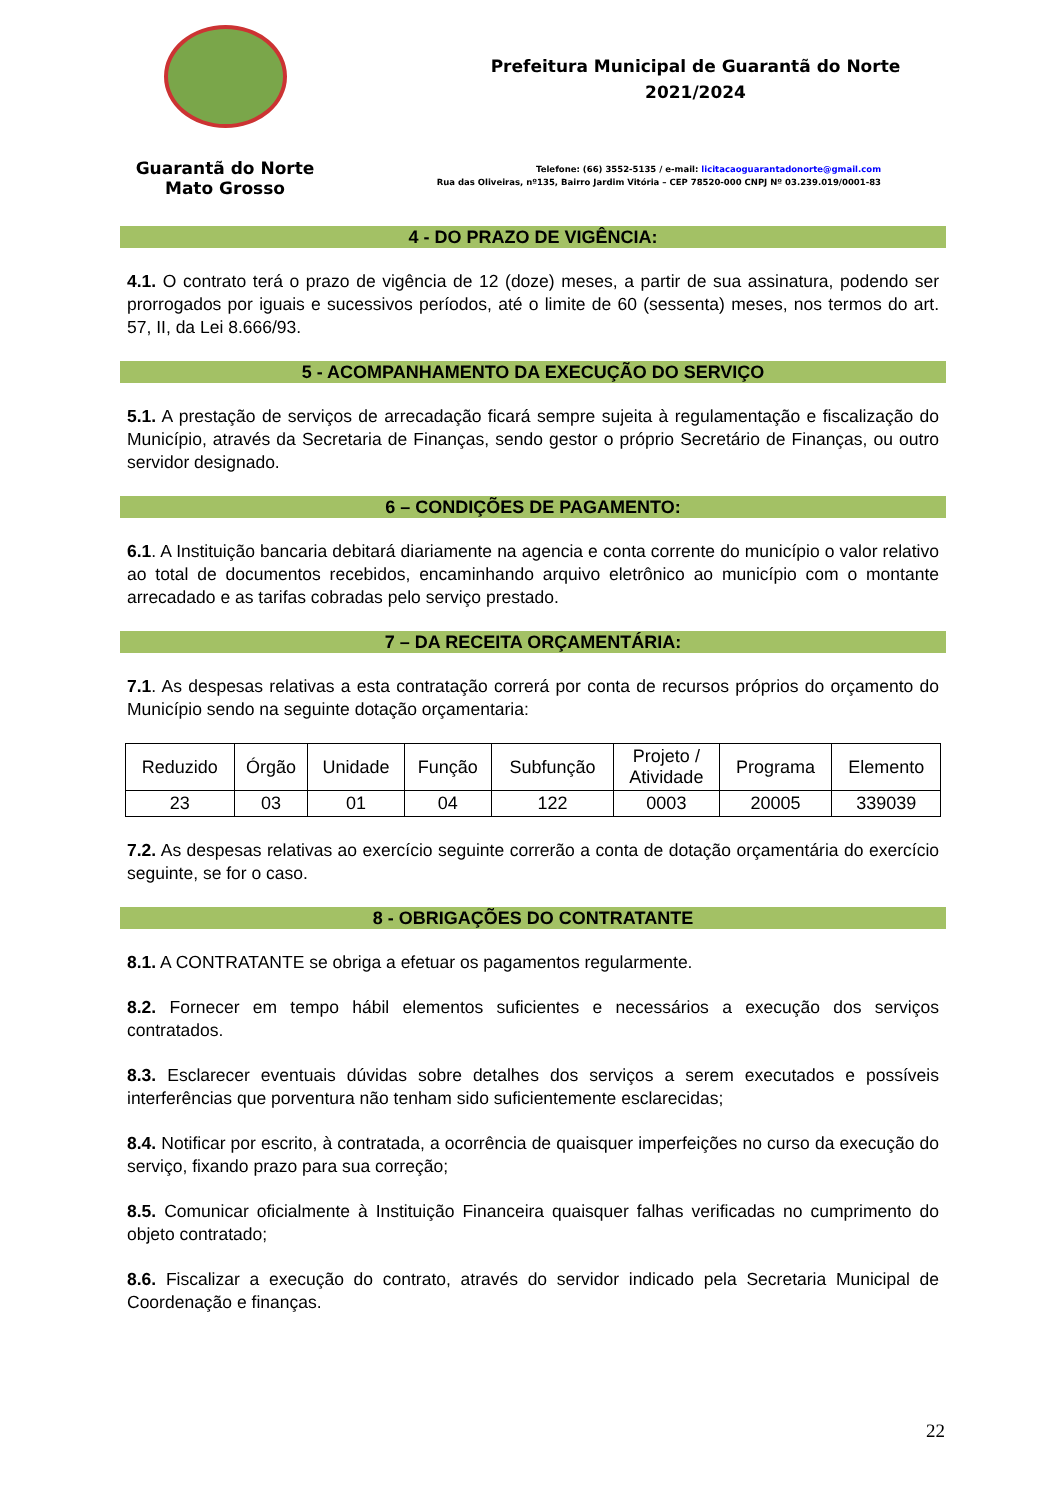Guarantã do Norte
Mato Grosso
Prefeitura Municipal de Guarantã do Norte
2021/2024
Telefone: (66) 3552-5135 / e-mail: licitacaoguarantadonorte@gmail.com
Rua das Oliveiras, nº135, Bairro Jardim Vitória – CEP 78520-000 CNPJ Nº 03.239.019/0001-83
4 - DO PRAZO DE VIGÊNCIA:
4.1. O contrato terá o prazo de vigência de 12 (doze) meses, a partir de sua assinatura, podendo ser prorrogados por iguais e sucessivos períodos, até o limite de 60 (sessenta) meses, nos termos do art. 57, II, da Lei 8.666/93.
5 - ACOMPANHAMENTO DA EXECUÇÃO DO SERVIÇO
5.1. A prestação de serviços de arrecadação ficará sempre sujeita à regulamentação e fiscalização do Município, através da Secretaria de Finanças, sendo gestor o próprio Secretário de Finanças, ou outro servidor designado.
6 – CONDIÇÕES DE PAGAMENTO:
6.1. A Instituição bancaria debitará diariamente na agencia e conta corrente do município o valor relativo ao total de documentos recebidos, encaminhando arquivo eletrônico ao município com o montante arrecadado e as tarifas cobradas pelo serviço prestado.
7 – DA RECEITA ORÇAMENTÁRIA:
7.1. As despesas relativas a esta contratação correrá por conta de recursos próprios do orçamento do Município sendo na seguinte dotação orçamentaria:
| Reduzido | Órgão | Unidade | Função | Subfunção | Projeto / Atividade | Programa | Elemento |
| 23 | 03 | 01 | 04 | 122 | 0003 | 20005 | 339039 |
7.2. As despesas relativas ao exercício seguinte correrão a conta de dotação orçamentária do exercício seguinte, se for o caso.
8 - OBRIGAÇÕES DO CONTRATANTE
8.1. A CONTRATANTE se obriga a efetuar os pagamentos regularmente.
8.2. Fornecer em tempo hábil elementos suficientes e necessários a execução dos serviços contratados.
8.3. Esclarecer eventuais dúvidas sobre detalhes dos serviços a serem executados e possíveis interferências que porventura não tenham sido suficientemente esclarecidas;
8.4. Notificar por escrito, à contratada, a ocorrência de quaisquer imperfeições no curso da execução do serviço, fixando prazo para sua correção;
8.5. Comunicar oficialmente à Instituição Financeira quaisquer falhas verificadas no cumprimento do objeto contratado;
8.6. Fiscalizar a execução do contrato, através do servidor indicado pela Secretaria Municipal de Coordenação e finanças.
22